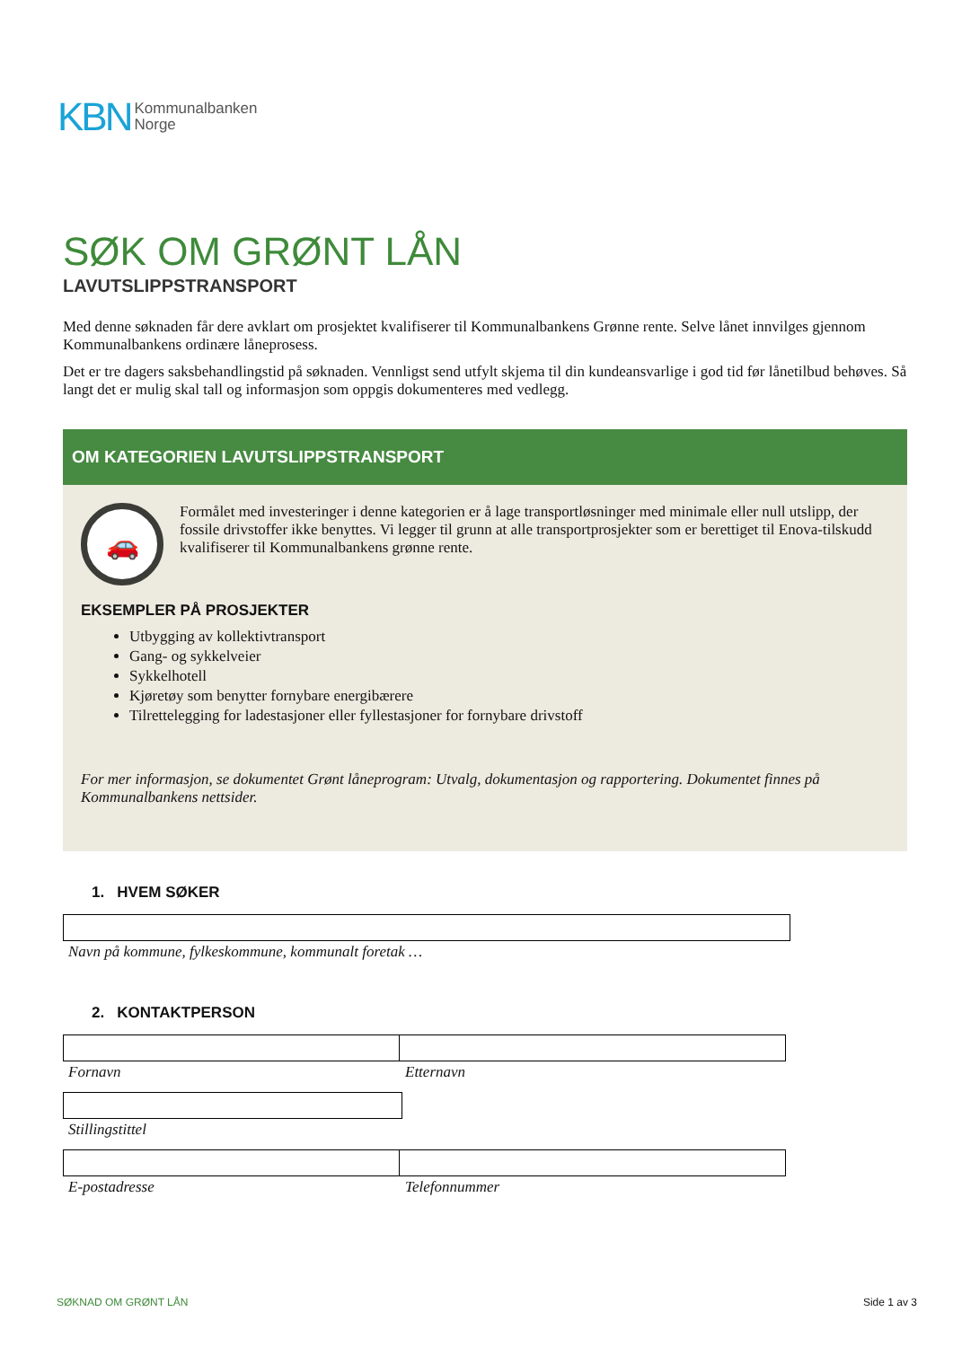KBN
Kommunalbanken
Norge
SØK OM GRØNT LÅN
LAVUTSLIPPSTRANSPORT
Med denne søknaden får dere avklart om prosjektet kvalifiserer til Kommunalbankens Grønne rente. Selve lånet innvilges gjennom Kommunalbankens ordinære låneprosess.
Det er tre dagers saksbehandlingstid på søknaden. Vennligst send utfylt skjema til din kundeansvarlige i god tid før lånetilbud behøves. Så langt det er mulig skal tall og informasjon som oppgis dokumenteres med vedlegg.
OM KATEGORIEN LAVUTSLIPPSTRANSPORT
🚗
Formålet med investeringer i denne kategorien er å lage transportløsninger med minimale eller null utslipp, der fossile drivstoffer ikke benyttes. Vi legger til grunn at alle transportprosjekter som er berettiget til Enova-tilskudd kvalifiserer til Kommunalbankens grønne rente.
EKSEMPLER PÅ PROSJEKTER
Utbygging av kollektivtransport
Gang- og sykkelveier
Sykkelhotell
Kjøretøy som benytter fornybare energibærere
Tilrettelegging for ladestasjoner eller fyllestasjoner for fornybare drivstoff
For mer informasjon, se dokumentet Grønt låneprogram: Utvalg, dokumentasjon og rapportering. Dokumentet finnes på Kommunalbankens nettsider.
1. HVEM SØKER
Navn på kommune, fylkeskommune, kommunalt foretak …
2. KONTAKTPERSON
Fornavn Etternavn
Stillingstittel
E-postadresse Telefonnummer
SØKNAD OM GRØNT LÅN Side 1 av 3